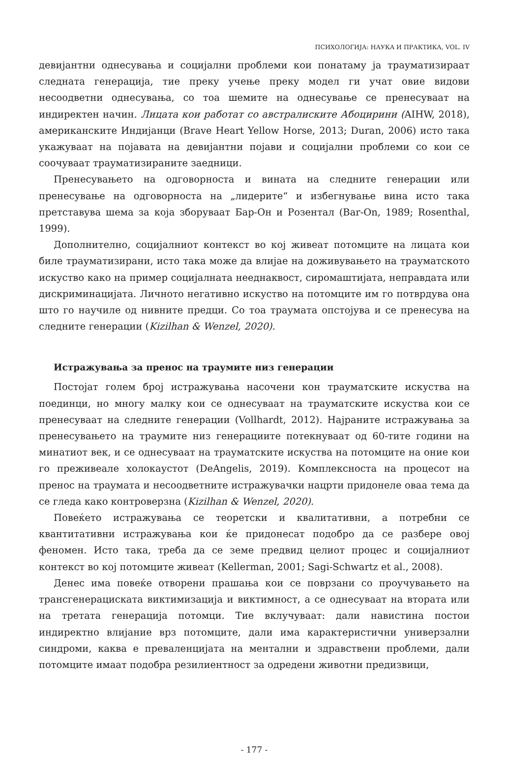ПСИХОЛОГИЈА: НАУКА И ПРАКТИКА, VOL. IV
девијантни однесувања и социјални проблеми кои понатаму ја трауматизираат следната генерација, тие преку учење преку модел ги учат овие видови несоодветни однесувања, со тоа шемите на однесување се пренесуваат на индиректен начин. Лицата кои работат со австралиските Абоцирини (AIHW, 2018), американските Индијанци (Brave Heart Yellow Horse, 2013; Duran, 2006) исто така укажуваат на појавата на девијантни појави и социјални проблеми со кои се соочуваат трауматизираните заедници.
Пренесувањето на одговорноста и вината на следните генерации или пренесување на одговорноста на „лидерите“ и избегнување вина исто така претставува шема за која зборуваат Бар-Он и Розентал (Bar-On, 1989; Rosenthal, 1999).
Дополнително, социјалниот контекст во кој живеат потомците на лицата кои биле трауматизирани, исто така може да влијае на доживувањето на трауматското искуство како на пример социјалната нееднаквост, сиромаштијата, неправдата или дискриминацијата. Личното негативно искуство на потомците им го потврдува она што го научиле од нивните предци. Со тоа траумата опстојува и се пренесува на следните генерации (Kizilhan & Wenzel, 2020).
Истражувања за пренос на траумите низ генерации
Постојат голем број истражувања насочени кон трауматските искуства на поединци, но многу малку кои се однесуваат на трауматските искуства кои се пренесуваат на следните генерации (Vollhardt, 2012). Најраните истражувања за пренесувањето на траумите низ генерациите потекнуваат од 60-тите години на минатиот век, и се однесуваат на трауматските искуства на потомците на оние кои го преживеале холокаустот (DeAngelis, 2019). Комплексноста на процесот на пренос на траумата и несоодветните истражувачки нацрти придонеле оваа тема да се гледа како контроверзна (Kizilhan & Wenzel, 2020).
Повеќето истражувања се теоретски и квалитативни, а потребни се квантитативни истражувања кои ќе придонесат подобро да се разбере овој феномен. Исто така, треба да се земе предвид целиот процес и социјалниот контекст во кој потомците живеат (Kellerman, 2001; Sagi-Schwartz et al., 2008).
Денес има повеќе отворени прашања кои се поврзани со проучувањето на трансгенерациската виктимизација и виктимност, а се однесуваат на втората или на третата генерација потомци. Тие вклучуваат: дали навистина постои индиректно влијание врз потомците, дали има карактеристични универзални синдроми, каква е преваленцијата на ментални и здравствени проблеми, дали потомците имаат подобра резилиентност за одредени животни предизвици,
- 177 -